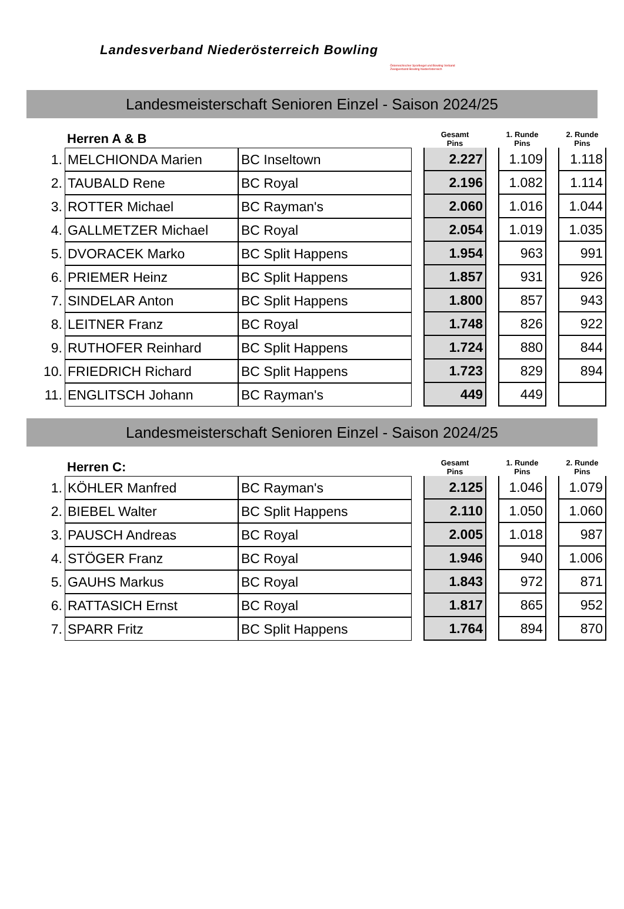Landesverband Niederösterreich Bowling
Österreichischer Sportkegel und Bowling Verband
Zweigverband Bowling Niederösterreich
Landesmeisterschaft Senioren Einzel - Saison 2024/25
| | Herren A & B | | | Gesamt Pins | | 1. Runde Pins | | 2. Runde Pins |
| --- | --- | --- | --- | --- | --- | --- | --- | --- |
| 1. | MELCHIONDA Marien | BC Inseltown | | 2.227 | | 1.109 | | 1.118 |
| 2. | TAUBALD Rene | BC Royal | | 2.196 | | 1.082 | | 1.114 |
| 3. | ROTTER Michael | BC Rayman's | | 2.060 | | 1.016 | | 1.044 |
| 4. | GALLMETZER Michael | BC Royal | | 2.054 | | 1.019 | | 1.035 |
| 5. | DVORACEK Marko | BC Split Happens | | 1.954 | | 963 | | 991 |
| 6. | PRIEMER Heinz | BC Split Happens | | 1.857 | | 931 | | 926 |
| 7. | SINDELAR Anton | BC Split Happens | | 1.800 | | 857 | | 943 |
| 8. | LEITNER Franz | BC Royal | | 1.748 | | 826 | | 922 |
| 9. | RUTHOFER Reinhard | BC Split Happens | | 1.724 | | 880 | | 844 |
| 10. | FRIEDRICH Richard | BC Split Happens | | 1.723 | | 829 | | 894 |
| 11. | ENGLITSCH Johann | BC Rayman's | | 449 | | 449 | | |
Landesmeisterschaft Senioren Einzel - Saison 2024/25
| | Herren C: | | | Gesamt Pins | | 1. Runde Pins | | 2. Runde Pins |
| --- | --- | --- | --- | --- | --- | --- | --- | --- |
| 1. | KÖHLER Manfred | BC Rayman's | | 2.125 | | 1.046 | | 1.079 |
| 2. | BIEBEL Walter | BC Split Happens | | 2.110 | | 1.050 | | 1.060 |
| 3. | PAUSCH Andreas | BC Royal | | 2.005 | | 1.018 | | 987 |
| 4. | STÖGER Franz | BC Royal | | 1.946 | | 940 | | 1.006 |
| 5. | GAUHS Markus | BC Royal | | 1.843 | | 972 | | 871 |
| 6. | RATTASICH Ernst | BC Royal | | 1.817 | | 865 | | 952 |
| 7. | SPARR Fritz | BC Split Happens | | 1.764 | | 894 | | 870 |